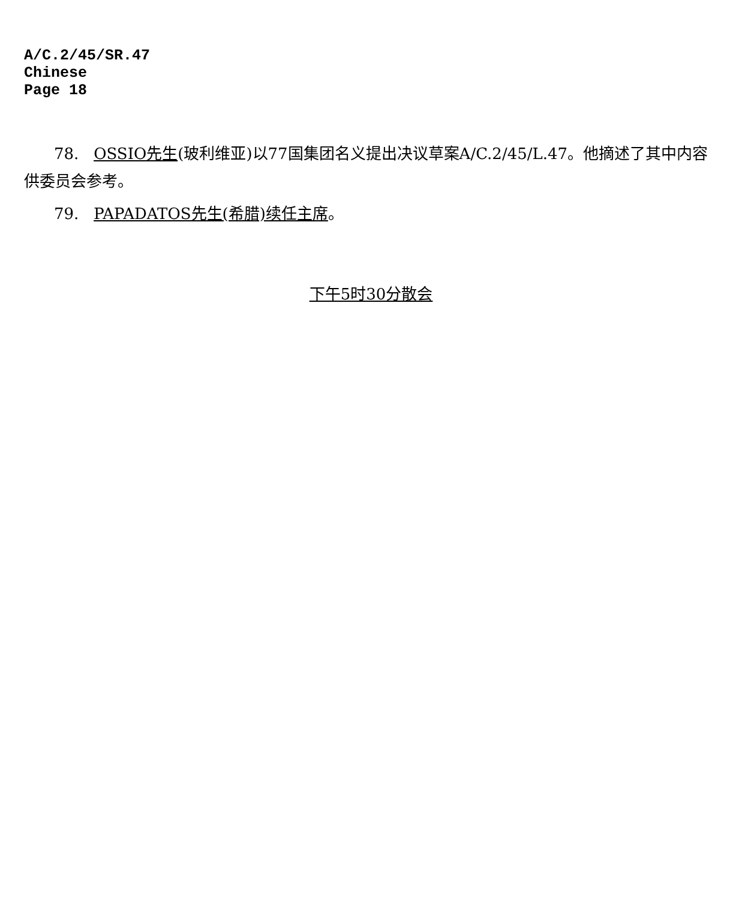A/C.2/45/SR.47
Chinese
Page 18
78. OSSIO先生(玻利维亚)以77国集团名义提出决议草案A/C.2/45/L.47。他摘述了其中内容供委员会参考。
79. PAPADATOS先生(希腊)续任主席。
下午5时30分散会